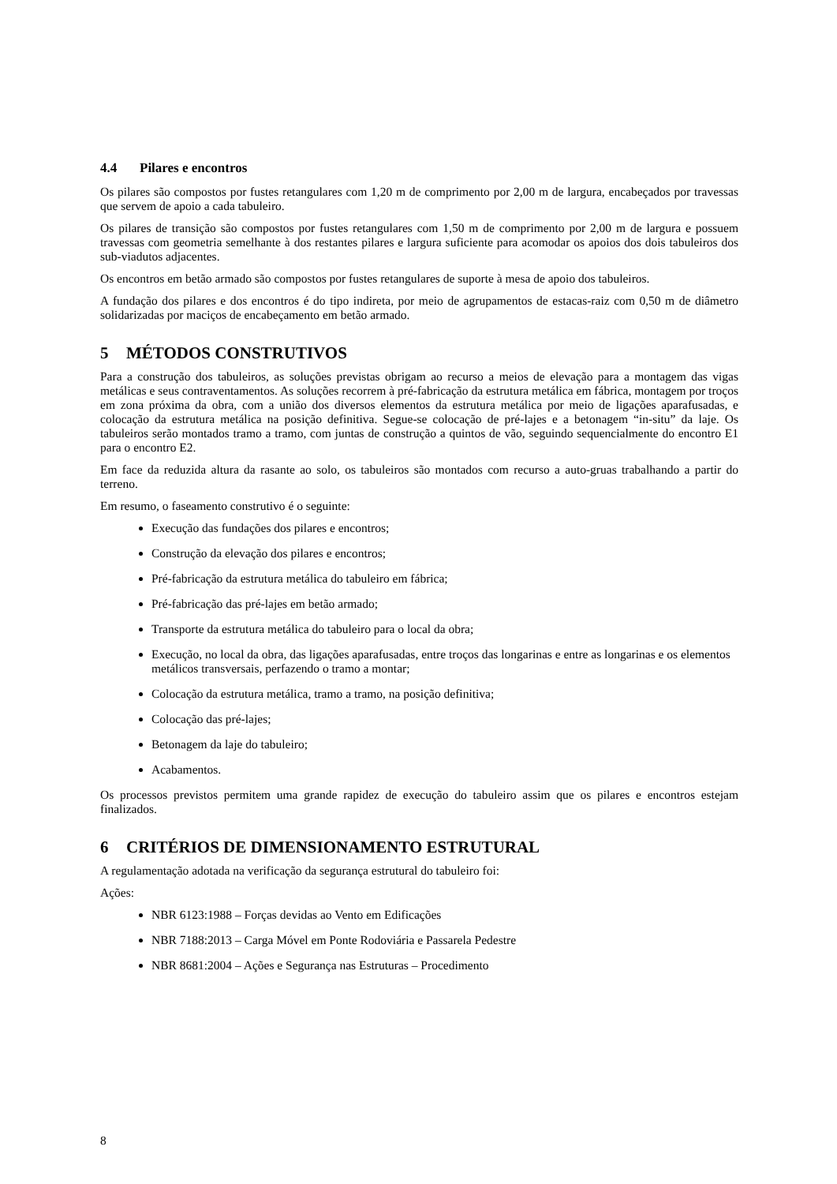4.4 Pilares e encontros
Os pilares são compostos por fustes retangulares com 1,20 m de comprimento por 2,00 m de largura, encabeçados por travessas que servem de apoio a cada tabuleiro.
Os pilares de transição são compostos por fustes retangulares com 1,50 m de comprimento por 2,00 m de largura e possuem travessas com geometria semelhante à dos restantes pilares e largura suficiente para acomodar os apoios dos dois tabuleiros dos sub-viadutos adjacentes.
Os encontros em betão armado são compostos por fustes retangulares de suporte à mesa de apoio dos tabuleiros.
A fundação dos pilares e dos encontros é do tipo indireta, por meio de agrupamentos de estacas-raiz com 0,50 m de diâmetro solidarizadas por maciços de encabeçamento em betão armado.
5 MÉTODOS CONSTRUTIVOS
Para a construção dos tabuleiros, as soluções previstas obrigam ao recurso a meios de elevação para a montagem das vigas metálicas e seus contraventamentos. As soluções recorrem à pré-fabricação da estrutura metálica em fábrica, montagem por troços em zona próxima da obra, com a união dos diversos elementos da estrutura metálica por meio de ligações aparafusadas, e colocação da estrutura metálica na posição definitiva. Segue-se colocação de pré-lajes e a betonagem “in-situ” da laje. Os tabuleiros serão montados tramo a tramo, com juntas de construção a quintos de vão, seguindo sequencialmente do encontro E1 para o encontro E2.
Em face da reduzida altura da rasante ao solo, os tabuleiros são montados com recurso a auto-gruas trabalhando a partir do terreno.
Em resumo, o faseamento construtivo é o seguinte:
Execução das fundações dos pilares e encontros;
Construção da elevação dos pilares e encontros;
Pré-fabricação da estrutura metálica do tabuleiro em fábrica;
Pré-fabricação das pré-lajes em betão armado;
Transporte da estrutura metálica do tabuleiro para o local da obra;
Execução, no local da obra, das ligações aparafusadas, entre troços das longarinas e entre as longarinas e os elementos metálicos transversais, perfazendo o tramo a montar;
Colocação da estrutura metálica, tramo a tramo, na posição definitiva;
Colocação das pré-lajes;
Betonagem da laje do tabuleiro;
Acabamentos.
Os processos previstos permitem uma grande rapidez de execução do tabuleiro assim que os pilares e encontros estejam finalizados.
6 CRITÉRIOS DE DIMENSIONAMENTO ESTRUTURAL
A regulamentação adotada na verificação da segurança estrutural do tabuleiro foi:
Ações:
NBR 6123:1988 – Forças devidas ao Vento em Edificações
NBR 7188:2013 – Carga Móvel em Ponte Rodoviária e Passarela Pedestre
NBR 8681:2004 – Ações e Segurança nas Estruturas – Procedimento
8